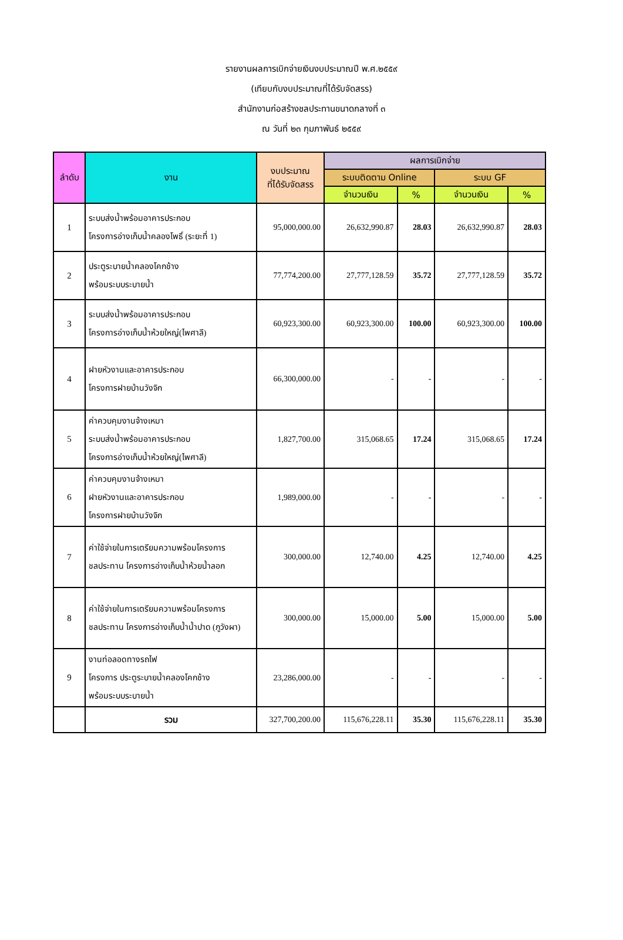รายงานผลการเบิกจ่ายเงินงบประมาณปี พ.ศ.๒๕๕๙
(เทียบกับงบประมาณที่ได้รับจัดสรร)
สำนักงานก่อสร้างชลประทานขนาดกลางที่ ๓
ณ วันที่ ๒๓ กุมภาพันธ์ ๒๕๕๙
| ลำดับ | งาน | งบประมาณ ที่ได้รับจัดสรร | ผลการเบิกจ่าย | | | |
| --- | --- | --- | --- | --- | --- | --- |
| | | | ระบบติดตาม Online | | ระบบ GF | |
| | | | จำนวนเงิน | % | จำนวนเงิน | % |
| 1 | ระบบส่งน้ำพร้อมอาคารประกอบ โครงการอ่างเก็บน้ำคลองโพธิ์ (ระยะที่ 1) | 95,000,000.00 | 26,632,990.87 | 28.03 | 26,632,990.87 | 28.03 |
| 2 | ประตูระบายน้ำคลองโคกช้าง พร้อมระบบระบายน้ำ | 77,774,200.00 | 27,777,128.59 | 35.72 | 27,777,128.59 | 35.72 |
| 3 | ระบบส่งน้ำพร้อมอาคารประกอบ โครงการอ่างเก็บน้ำห้วยใหญ่(ไพศาลี) | 60,923,300.00 | 60,923,300.00 | 100.00 | 60,923,300.00 | 100.00 |
| 4 | ฝายหัวงานและอาคารประกอบ โครงการฝายบ้านวังจิก | 66,300,000.00 | - | - | - | - |
| 5 | ค่าควบคุมงานจ้างเหมา ระบบส่งน้ำพร้อมอาคารประกอบ โครงการอ่างเก็บน้ำห้วยใหญ่(ไพศาลี) | 1,827,700.00 | 315,068.65 | 17.24 | 315,068.65 | 17.24 |
| 6 | ค่าควบคุมงานจ้างเหมา ฝายหัวงานและอาคารประกอบ โครงการฝายบ้านวังจิก | 1,989,000.00 | - | - | - | - |
| 7 | ค่าใช้จ่ายในการเตรียมความพร้อมโครงการ ชลประทาน โครงการอ่างเก็บน้ำห้วยน้ำลอก | 300,000.00 | 12,740.00 | 4.25 | 12,740.00 | 4.25 |
| 8 | ค่าใช้จ่ายในการเตรียมความพร้อมโครงการ ชลประทาน โครงการอ่างเก็บน้ำน้ำปาด (ภูวังผา) | 300,000.00 | 15,000.00 | 5.00 | 15,000.00 | 5.00 |
| 9 | งานท่อลอดทางรถไฟ โครงการ ประตูระบายน้ำคลองโคกช้าง พร้อมระบบระบายน้ำ | 23,286,000.00 | - | - | - | - |
| | รวม | 327,700,200.00 | 115,676,228.11 | 35.30 | 115,676,228.11 | 35.30 |